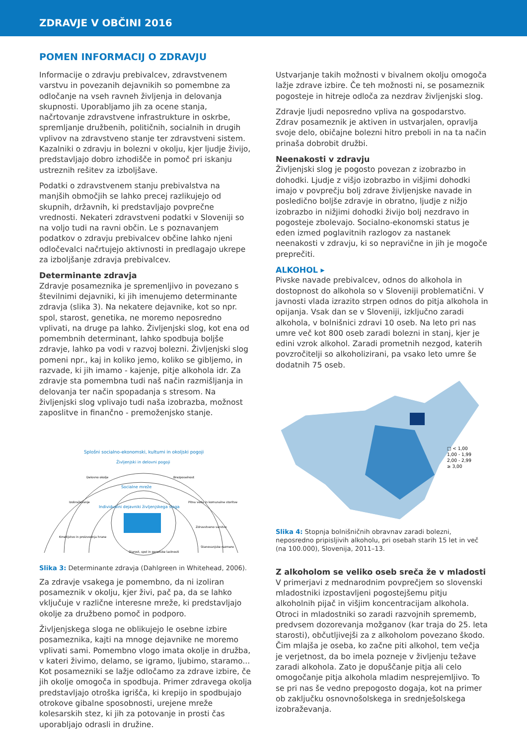ZDRAVJE V OBČINI 2016
POMEN INFORMACIJ O ZDRAVJU
Informacije o zdravju prebivalcev, zdravstvenem varstvu in povezanih dejavnikih so pomembne za odločanje na vseh ravneh življenja in delovanja skupnosti. Uporabljamo jih za ocene stanja, načrtovanje zdravstvene infrastrukture in oskrbe, spremljanje družbenih, političnih, socialnih in drugih vplivov na zdravstveno stanje ter zdravstveni sistem. Kazalniki o zdravju in bolezni v okolju, kjer ljudje živijo, predstavljajo dobro izhodišče in pomoč pri iskanju ustreznih rešitev za izboljšave.
Podatki o zdravstvenem stanju prebivalstva na manjših območjih se lahko precej razlikujejo od skupnih, državnih, ki predstavljajo povprečne vrednosti. Nekateri zdravstveni podatki v Sloveniji so na voljo tudi na ravni občin. Le s poznavanjem podatkov o zdravju prebivalcev občine lahko njeni odločevalci načrtujejo aktivnosti in predlagajo ukrepe za izboljšanje zdravja prebivalcev.
Determinante zdravja
Zdravje posameznika je spremenljivo in povezano s številnimi dejavniki, ki jih imenujemo determinante zdravja (slika 3). Na nekatere dejavnike, kot so npr. spol, starost, genetika, ne moremo neposredno vplivati, na druge pa lahko. Življenjski slog, kot ena od pomembnih determinant, lahko spodbuja boljše zdravje, lahko pa vodi v razvoj bolezni. Življenjski slog pomeni npr., kaj in koliko jemo, koliko se gibljemo, in razvade, ki jih imamo - kajenje, pitje alkohola idr. Za zdravje sta pomembna tudi naš način razmišljanja in delovanja ter način spopadanja s stresom. Na življenjski slog vplivajo tudi naša izobrazba, možnost zaposlitve in finančno - premoženjsko stanje.
Splošni socialno-ekonomski, kulturni in okoljski pogoji
Življenjski in delovni pogoji
Socialne mreže
Individualni dejavniki življenjskega sloga
Delovno okolje
Brezposelnost
Izobraževanje
Pitna voda in komunalne storitve
Kmetijstvo in proizvodnja hrane
Zdravstveno varstvo
Stanovanjske razmere
Starost, spol in genetske lastnosti
Slika 3: Determinante zdravja (Dahlgreen in Whitehead, 2006).
Za zdravje vsakega je pomembno, da ni izoliran posameznik v okolju, kjer živi, pač pa, da se lahko vključuje v različne interesne mreže, ki predstavljajo okolje za družbeno pomoč in podporo.
Življenjskega sloga ne oblikujejo le osebne izbire posameznika, kajti na mnoge dejavnike ne moremo vplivati sami. Pomembno vlogo imata okolje in družba, v kateri živimo, delamo, se igramo, ljubimo, staramo... Kot posamezniki se lažje odločamo za zdrave izbire, če jih okolje omogoča in spodbuja. Primer zdravega okolja predstavljajo otroška igrišča, ki krepijo in spodbujajo otrokove gibalne sposobnosti, urejene mreže kolesarskih stez, ki jih za potovanje in prosti čas uporabljajo odrasli in družine.
Ustvarjanje takih možnosti v bivalnem okolju omogoča lažje zdrave izbire. Če teh možnosti ni, se posameznik pogosteje in hitreje odloča za nezdrav življenjski slog.
Zdravje ljudi neposredno vpliva na gospodarstvo. Zdrav posameznik je aktiven in ustvarjalen, opravlja svoje delo, običajne bolezni hitro preboli in na ta način prinaša dobrobit družbi.
Neenakosti v zdravju
Življenjski slog je pogosto povezan z izobrazbo in dohodki. Ljudje z višjo izobrazbo in višjimi dohodki imajo v povprečju bolj zdrave življenjske navade in posledično boljše zdravje in obratno, ljudje z nižjo izobrazbo in nižjimi dohodki živijo bolj nezdravo in pogosteje zbolevajo. Socialno-ekonomski status je eden izmed poglavitnih razlogov za nastanek neenakosti v zdravju, ki so nepravične in jih je mogoče preprečiti.
ALKOHOL ▸
Pivske navade prebivalcev, odnos do alkohola in dostopnost do alkohola so v Sloveniji problematični. V javnosti vlada izrazito strpen odnos do pitja alkohola in opijanja. Vsak dan se v Sloveniji, izključno zaradi alkohola, v bolnišnici zdravi 10 oseb. Na leto pri nas umre več kot 800 oseb zaradi bolezni in stanj, kjer je edini vzrok alkohol. Zaradi prometnih nezgod, katerih povzročitelji so alkoholizirani, pa vsako leto umre še dodatnih 75 oseb.
□ < 1,00
1,00 - 1,99
2,00 - 2,99
≥ 3,00
Slika 4: Stopnja bolnišničnih obravnav zaradi bolezni, neposredno pripisljivih alkoholu, pri osebah starih 15 let in več (na 100.000), Slovenija, 2011–13.
Z alkoholom se veliko oseb sreča že v mladosti
V primerjavi z mednarodnim povprečjem so slovenski mladostniki izpostavljeni pogostejšemu pitju alkoholnih pijač in višjim koncentracijam alkohola. Otroci in mladostniki so zaradi razvojnih sprememb, predvsem dozorevanja možganov (kar traja do 25. leta starosti), občutljivejši za z alkoholom povezano škodo. Čim mlajša je oseba, ko začne piti alkohol, tem večja je verjetnost, da bo imela pozneje v življenju težave zaradi alkohola. Zato je dopuščanje pitja ali celo omogočanje pitja alkohola mladim nesprejemljivo. To se pri nas še vedno prepogosto dogaja, kot na primer ob zaključku osnovnošolskega in srednješolskega izobraževanja.